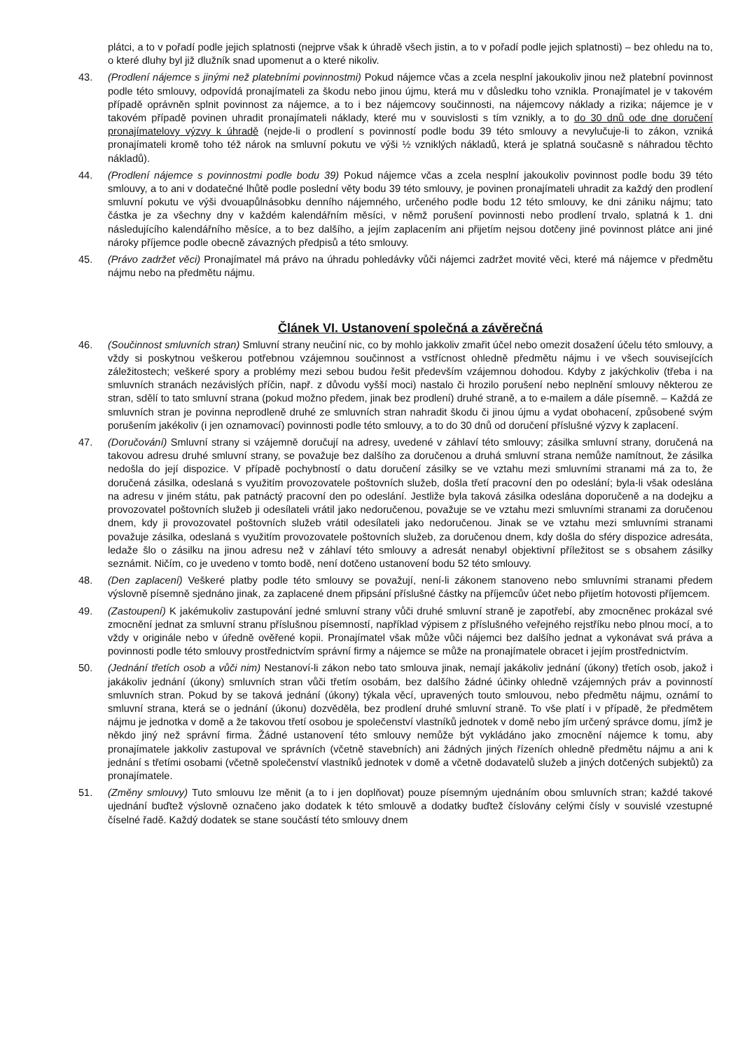plátci, a to v pořadí podle jejich splatnosti (nejprve však k úhradě všech jistin, a to v pořadí podle jejich splatnosti) – bez ohledu na to, o které dluhy byl již dlužník snad upomenut a o které nikoliv.
43. (Prodlení nájemce s jinými než platebními povinnostmi) Pokud nájemce včas a zcela nesplní jakoukoliv jinou než platební povinnost podle této smlouvy, odpovídá pronajímateli za škodu nebo jinou újmu, která mu v důsledku toho vznikla. Pronajímatel je v takovém případě oprávněn splnit povinnost za nájemce, a to i bez nájemcovy součinnosti, na nájemcovy náklady a rizika; nájemce je v takovém případě povinen uhradit pronajímateli náklady, které mu v souvislosti s tím vznikly, a to do 30 dnů ode dne doručení pronajímatelovy výzvy k úhradě (nejde-li o prodlení s povinností podle bodu 39 této smlouvy a nevylučuje-li to zákon, vzniká pronajímateli kromě toho též nárok na smluvní pokutu ve výši ½ vzniklých nákladů, která je splatná současně s náhradou těchto nákladů).
44. (Prodlení nájemce s povinnostmi podle bodu 39) Pokud nájemce včas a zcela nesplní jakoukoliv povinnost podle bodu 39 této smlouvy, a to ani v dodatečné lhůtě podle poslední věty bodu 39 této smlouvy, je povinen pronajímateli uhradit za každý den prodlení smluvní pokutu ve výši dvouapůlnásobku denního nájemného, určeného podle bodu 12 této smlouvy, ke dni zániku nájmu; tato částka je za všechny dny v každém kalendářním měsíci, v němž porušení povinnosti nebo prodlení trvalo, splatná k 1. dni následujícího kalendářního měsíce, a to bez dalšího, a jejím zaplacením ani přijetím nejsou dotčeny jiné povinnost plátce ani jiné nároky příjemce podle obecně závazných předpisů a této smlouvy.
45. (Právo zadržet věci) Pronajímatel má právo na úhradu pohledávky vůči nájemci zadržet movité věci, které má nájemce v předmětu nájmu nebo na předmětu nájmu.
Článek VI. Ustanovení společná a závěrečná
46. (Součinnost smluvních stran) Smluvní strany neučiní nic, co by mohlo jakkoliv zmařit účel nebo omezit dosažení účelu této smlouvy, a vždy si poskytnou veškerou potřebnou vzájemnou součinnost a vstřícnost ohledně předmětu nájmu i ve všech souvisejících záležitostech; veškeré spory a problémy mezi sebou budou řešit především vzájemnou dohodou. Kdyby z jakýchkoliv (třeba i na smluvních stranách nezávislých příčin, např. z důvodu vyšší moci) nastalo či hrozilo porušení nebo neplnění smlouvy některou ze stran, sdělí to tato smluvní strana (pokud možno předem, jinak bez prodlení) druhé straně, a to e-mailem a dále písemně. – Každá ze smluvních stran je povinna neprodleně druhé ze smluvních stran nahradit škodu či jinou újmu a vydat obohacení, způsobené svým porušením jakékoliv (i jen oznamovací) povinnosti podle této smlouvy, a to do 30 dnů od doručení příslušné výzvy k zaplacení.
47. (Doručování) Smluvní strany si vzájemně doručují na adresy, uvedené v záhlaví této smlouvy; zásilka smluvní strany, doručená na takovou adresu druhé smluvní strany, se považuje bez dalšího za doručenou a druhá smluvní strana nemůže namítnout, že zásilka nedošla do její dispozice. V případě pochybností o datu doručení zásilky se ve vztahu mezi smluvními stranami má za to, že doručená zásilka, odeslaná s využitím provozovatele poštovních služeb, došla třetí pracovní den po odeslání; byla-li však odeslána na adresu v jiném státu, pak patnáctý pracovní den po odeslání. Jestliže byla taková zásilka odeslána doporučeně a na dodejku a provozovatel poštovních služeb ji odesílateli vrátil jako nedoručenou, považuje se ve vztahu mezi smluvními stranami za doručenou dnem, kdy ji provozovatel poštovních služeb vrátil odesílateli jako nedoručenou. Jinak se ve vztahu mezi smluvními stranami považuje zásilka, odeslaná s využitím provozovatele poštovních služeb, za doručenou dnem, kdy došla do sféry dispozice adresáta, ledaže šlo o zásilku na jinou adresu než v záhlaví této smlouvy a adresát nenabyl objektivní příležitost se s obsahem zásilky seznámit. Ničím, co je uvedeno v tomto bodě, není dotčeno ustanovení bodu 52 této smlouvy.
48. (Den zaplacení) Veškeré platby podle této smlouvy se považují, není-li zákonem stanoveno nebo smluvními stranami předem výslovně písemně sjednáno jinak, za zaplacené dnem připsání příslušné částky na příjemcův účet nebo přijetím hotovosti příjemcem.
49. (Zastoupení) K jakémukoliv zastupování jedné smluvní strany vůči druhé smluvní straně je zapotřebí, aby zmocněnec prokázal své zmocnění jednat za smluvní stranu příslušnou písemností, například výpisem z příslušného veřejného rejstříku nebo plnou mocí, a to vždy v originále nebo v úředně ověřené kopii. Pronajímatel však může vůči nájemci bez dalšího jednat a vykonávat svá práva a povinnosti podle této smlouvy prostřednictvím správní firmy a nájemce se může na pronajímatele obracet i jejím prostřednictvím.
50. (Jednání třetích osob a vůči nim) Nestanoví-li zákon nebo tato smlouva jinak, nemají jakákoliv jednání (úkony) třetích osob, jakož i jakákoliv jednání (úkony) smluvních stran vůči třetím osobám, bez dalšího žádné účinky ohledně vzájemných práv a povinností smluvních stran. Pokud by se taková jednání (úkony) týkala věcí, upravených touto smlouvou, nebo předmětu nájmu, oznámí to smluvní strana, která se o jednání (úkonu) dozvěděla, bez prodlení druhé smluvní straně. To vše platí i v případě, že předmětem nájmu je jednotka v domě a že takovou třetí osobou je společenství vlastníků jednotek v domě nebo jím určený správce domu, jímž je někdo jiný než správní firma. Žádné ustanovení této smlouvy nemůže být vykládáno jako zmocnění nájemce k tomu, aby pronajímatele jakkoliv zastupoval ve správních (včetně stavebních) ani žádných jiných řízeních ohledně předmětu nájmu a ani k jednání s třetími osobami (včetně společenství vlastníků jednotek v domě a včetně dodavatelů služeb a jiných dotčených subjektů) za pronajímatele.
51. (Změny smlouvy) Tuto smlouvu lze měnit (a to i jen doplňovat) pouze písemným ujednáním obou smluvních stran; každé takové ujednání buďtež výslovně označeno jako dodatek k této smlouvě a dodatky buďtež číslovány celými čísly v souvislé vzestupné číselné řadě. Každý dodatek se stane součástí této smlouvy dnem